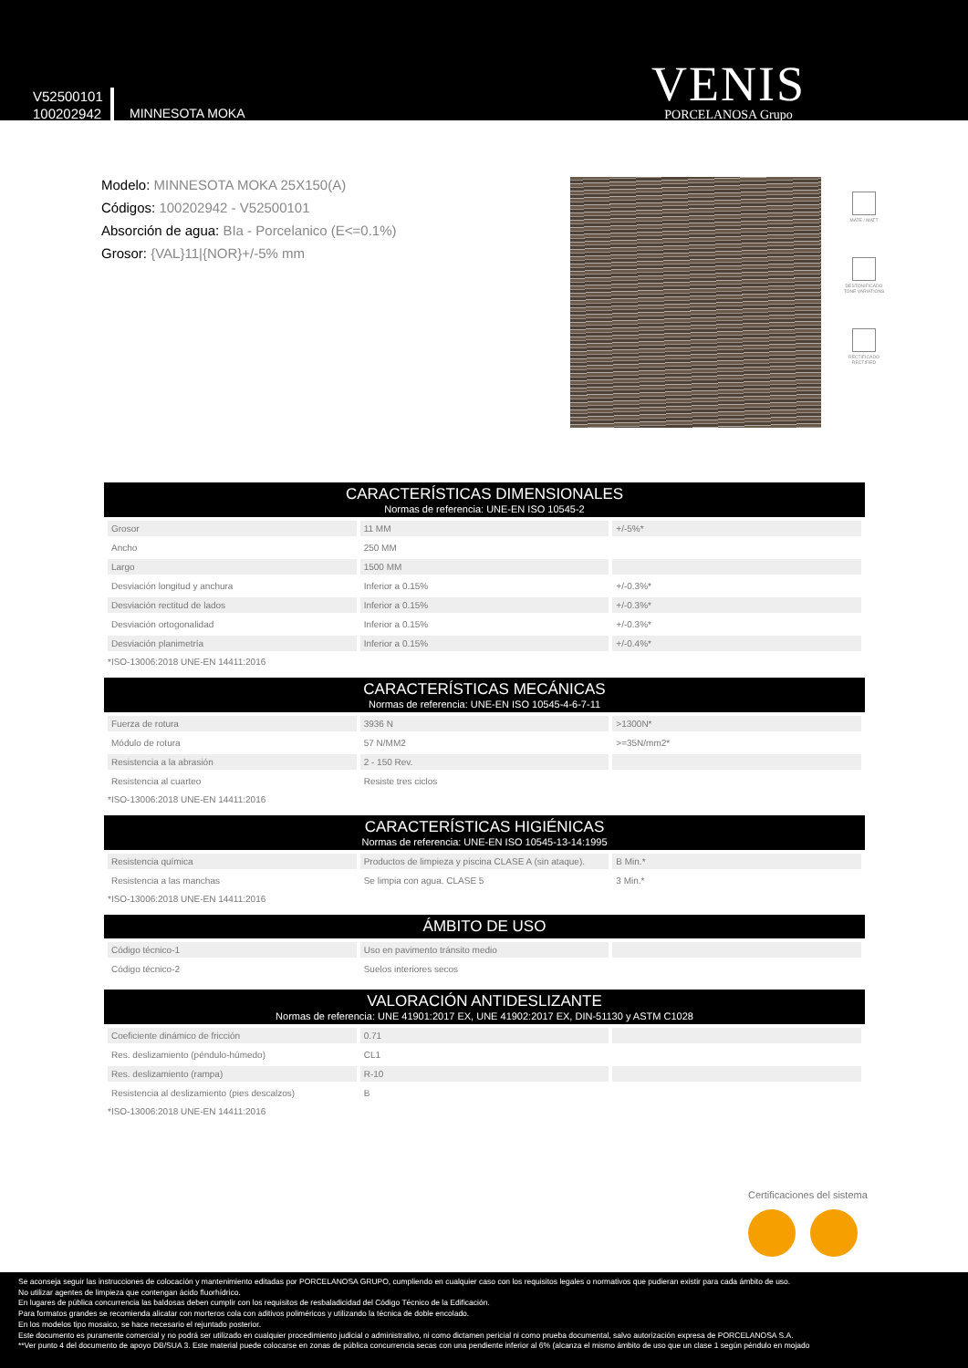V52500101
100202942
MINNESOTA MOKA
VENIS
PORCELANOSA Grupo
Modelo: MINNESOTA MOKA 25X150(A)
Códigos: 100202942 - V52500101
Absorción de agua: BIa - Porcelanico (E<=0.1%)
Grosor: {VAL}11|{NOR}+/-5% mm
MATE / MATT
DESTONIFICADO TONE VARIATIONS
RECTIFICADO RECTIFIED
CARACTERÍSTICAS DIMENSIONALES
Normas de referencia: UNE-EN ISO 10545-2
| Grosor | 11 MM | +/-5%* |
| Ancho | 250 MM | |
| Largo | 1500 MM | |
| Desviación longitud y anchura | Inferior a 0.15% | +/-0.3%* |
| Desviación rectitud de lados | Inferior a 0.15% | +/-0.3%* |
| Desviación ortogonalidad | Inferior a 0.15% | +/-0.3%* |
| Desviación planimetría | Inferior a 0.15% | +/-0.4%* |
*ISO-13006:2018 UNE-EN 14411:2016
CARACTERÍSTICAS MECÁNICAS
Normas de referencia: UNE-EN ISO 10545-4-6-7-11
| Fuerza de rotura | 3936 N | >1300N* |
| Módulo de rotura | 57 N/MM2 | >=35N/mm2* |
| Resistencia a la abrasión | 2 - 150 Rev. | |
| Resistencia al cuarteo | Resiste tres ciclos | |
*ISO-13006:2018 UNE-EN 14411:2016
CARACTERÍSTICAS HIGIÉNICAS
Normas de referencia: UNE-EN ISO 10545-13-14:1995
| Resistencia química | Productos de limpieza y piscina CLASE A (sin ataque). | B Min.* |
| Resistencia a las manchas | Se limpia con agua. CLASE 5 | 3 Min.* |
*ISO-13006:2018 UNE-EN 14411:2016
ÁMBITO DE USO
| Código técnico-1 | Uso en pavimento tránsito medio | |
| Código técnico-2 | Suelos interiores secos | |
VALORACIÓN ANTIDESLIZANTE
Normas de referencia: UNE 41901:2017 EX, UNE 41902:2017 EX, DIN-51130 y ASTM C1028
| Coeficiente dinámico de fricción | 0.71 | |
| Res. deslizamiento (péndulo-húmedo) | CL1 | |
| Res. deslizamiento (rampa) | R-10 | |
| Resistencia al deslizamiento (pies descalzos) | B | |
*ISO-13006:2018 UNE-EN 14411:2016
Certificaciones del sistema
Se aconseja seguir las instrucciones de colocación y mantenimiento editadas por PORCELANOSA GRUPO, cumpliendo en cualquier caso con los requisitos legales o normativos que pudieran existir para cada ámbito de uso.
No utilizar agentes de limpieza que contengan ácido fluorhídrico.
En lugares de pública concurrencia las baldosas deben cumplir con los requisitos de resbaladicidad del Código Técnico de la Edificación.
Para formatos grandes se recomienda alicatar con morteros cola con aditivos poliméricos y utilizando la técnica de doble encolado.
En los modelos tipo mosaico, se hace necesario el rejuntado posterior.
Este documento es puramente comercial y no podrá ser utilizado en cualquier procedimiento judicial o administrativo, ni como dictamen pericial ni como prueba documental, salvo autorización expresa de PORCELANOSA S.A.
**Ver punto 4 del documento de apoyo DB/SUA 3. Este material puede colocarse en zonas de pública concurrencia secas con una pendiente inferior al 6% (alcanza el mismo ámbito de uso que un clase 1 según péndulo en mojado